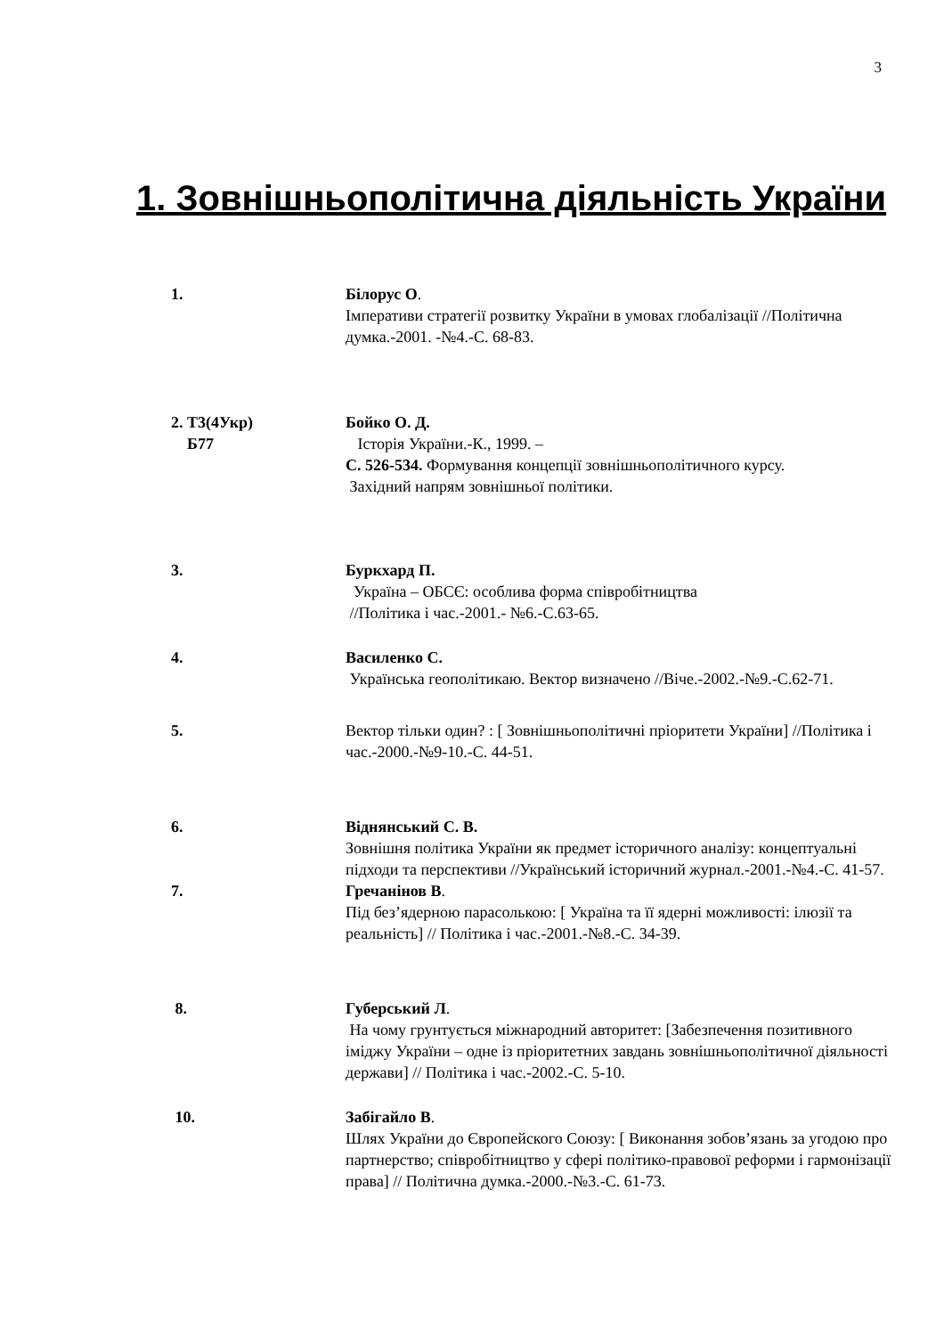3
1. Зовнішньополітична діяльність України
1. Білорус О.
Імперативи стратегії розвитку України в умовах глобалізації //Політична думка.-2001. -№4.-С. 68-83.
2. Т3(4Укр)
Б77
Бойко О. Д.
Історія України.-К., 1999. –
С. 526-534. Формування концепції зовнішньополітичного курсу.
Західний напрям зовнішньої політики.
3. Буркхард П.
Україна – ОБСЄ: особлива форма співробітництва
//Політика і час.-2001.- №6.-С.63-65.
4. Василенко С.
Українська геополітикаю. Вектор визначено //Віче.-2002.-№9.-С.62-71.
5. Вектор тільки один? : [ Зовнішньополітичні пріоритети України] //Політика і час.-2000.-№9-10.-С. 44-51.
6. Віднянський С. В.
Зовнішня політика України як предмет історичного аналізу: концептуальні підходи та перспективи //Український історичний журнал.-2001.-№4.-С. 41-57.
7. Гречанінов В.
Під без’ядерною парасолькою: [ Україна та її ядерні можливості: ілюзії та реальність] // Політика і час.-2001.-№8.-С. 34-39.
8. Губерський Л.
На чому грунтується міжнародний авторитет: [Забезпечення позитивного іміджу України – одне із пріоритетних завдань зовнішньополітичної діяльності держави] // Політика і час.-2002.-С. 5-10.
10. Забігайло В.
Шлях України до Європейского Союзу: [ Виконання зобов’язань за угодою про партнерство; співробітництво у сфері політико-правової реформи і гармонізації права] // Політична думка.-2000.-№3.-С. 61-73.